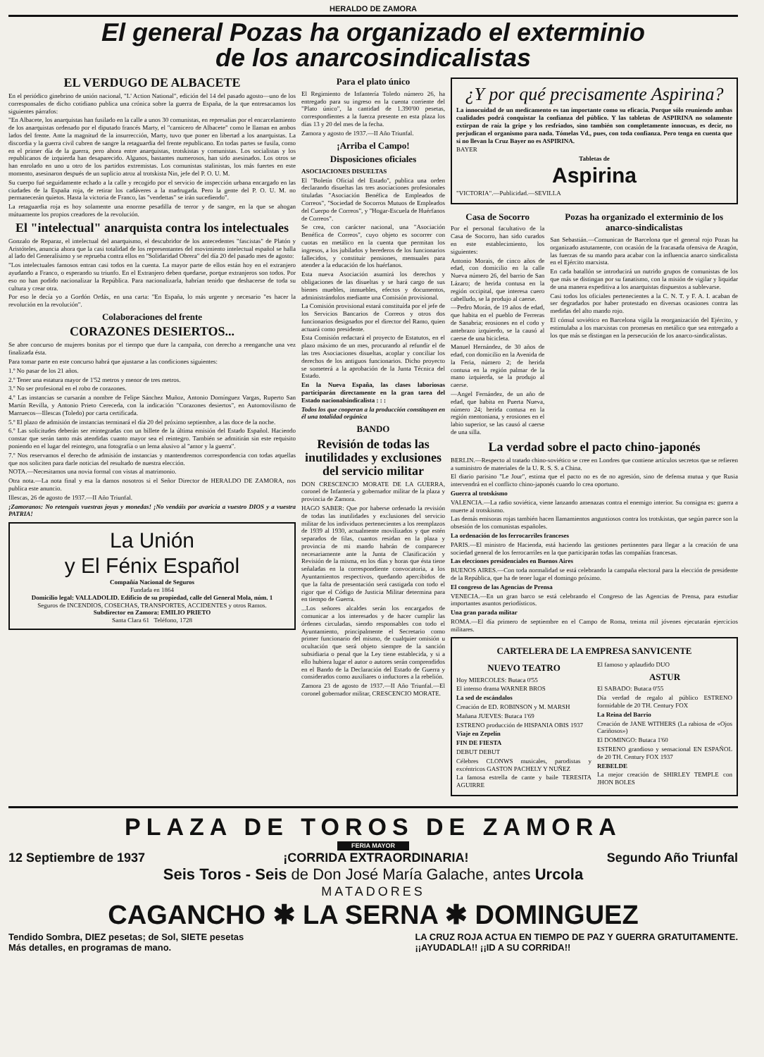HERALDO DE ZAMORA
El general Pozas ha organizado el exterminio
de los anarcosindicalistas
EL VERDUGO DE ALBACETE
En el periódico ginebrino de unión nacional, "L' Action National", edición del 14 del pasado agosto—uno de los corresponsales de dicho cotidiano publica una crónica sobre la guerra de España, de la que entresacamos los siguientes párrafos:
"En Albacete, los anarquistas han fusilado en la calle a unos 30 comunistas, en represalias por el encarcelamiento de los anarquistas ordenado por el diputado francés Marty, el "carnicero de Albacete" como le llaman en ambos lados del frente. Ante la magnitud de la insurrección, Marty, tuvo que poner en libertad a los anarquistas. La discordia y la guerra civil cubren de sangre la retaguardia del frente republicano. En todas partes se fusila, como en el primer día de la guerra, pero ahora entre anarquistas, trotskistas y comunistas. Los socialistas y los republicanos de izquierda han desaparecido. Algunos, bastantes numerosos, han sido asesinados. Los otros se han enrolado en uno u otro de los partidos extremistas. Los comunistas stalinistas, los más fuertes en este momento, asesinaron después de un suplicio atroz al trotskista Nin, jefe del P. O. U. M.
Su cuerpo fué seguidamente echado a la calle y recogido por el servicio de inspección urbana encargado en las ciudades de la España roja, de retirar los cadáveres a la madrugada. Pero la gente del P. O. U. M. no permanecerán quietos. Hasta la victoria de Franco, las "vendettas" se irán sucediendo".
La retaguardia roja es hoy solamente una enorme pesadilla de terror y de sangre, en la que se ahogan mútuamente los propios creadores de la revolución.
El "intelectual" anarquista contra los intelectuales
Gonzalo de Reparaz, el intelectual del anarquismo, el descubridor de los antecedentes "fascistas" de Platón y Aristóteles, anuncia ahora que la casi totalidad de los representantes del movimiento intelectual español se halla al lado del Generalísimo y se reprueba contra ellos en "Solidaridad Obrera" del día 20 del pasado mes de agosto:
"Los intelectuales famosos entran casi todos en la cuenta. La mayor parte de ellos están hoy en el extranjero ayudando a Franco, o esperando su triunfo. En el Extranjero deben quedarse, porque extranjeros son todos. Por eso no han podido nacionalizar la República. Para nacionalizarla, habrían tenido que deshacerse de toda su cultura y crear otra.
Por eso le decía yo a Gordón Ordáx, en una carta: "En España, lo más urgente y necesario "es hacer la revolución en la revolución".
Colaboraciones del frente
CORAZONES DESIERTOS...
Se abre concurso de mujeres bonitas por el tiempo que dure la campaña, con derecho a reenganche una vez finalizada ésta.
Para tomar parte en este concurso habrá que ajustarse a las condiciones siguientes:
1.º No pasar de los 21 años.
2.º Tener una estatura mayor de 1'52 metros y menor de tres metros.
3.º No ser profesional en el robo de corazones.
4.º Las instancias se cursarán a nombre de Felipe Sánchez Muñoz, Antonio Domínguez Vargas, Ruperto San Martín Revilla, y Antonio Prieto Cereceda, con la indicación "Corazones desiertos", en Automovilismo de Marruecos—Illescas (Toledo) por carta certificada.
5.º El plazo de admisión de instancias terminará el día 20 del próximo septiembre, a las doce de la noche.
6.º Las solicitudes deberán ser reintegradas con un billete de la última emisión del Estado Español. Haciendo constar que serán tanto más atendidas cuanto mayor sea el reintegro. También se admitirán sin este requisito poniendo en el lugar del reintegro, una fotografía o un lema alusivo al "amor y la guerra".
7.º Nos reservamos el derecho de admisión de instancias y mantendremos correspondencia con todas aquellas que nos soliciten para darle noticias del resultado de nuestra elección.
NOTA.—Necesitamos una novia formal con vistas al matrimonio.
Otra nota.—La nota final y esa la damos nosotros si el Señor Director de HERALDO DE ZAMORA, nos publica este anuncio.
Illescas, 26 de agosto de 1937.—II Año Triunfal.
¡Zamoranos: No retengais vuestras joyas y monedas! ¡No vendáis por avaricia a vuestro DIOS y a vuestra PATRIA!
La Unión
y El Fénix Español
Compañía Nacional de Seguros
Fundada en 1864
Domicilio legal: VALLADOLID. Edificio de su propiedad, calle del General Mola, núm. 1
Seguros de INCENDIOS, COSECHAS, TRANSPORTES, ACCIDENTES y otros Ramos.
Subdirector en Zamora: EMILIO PRIETO
Santa Clara 61 Teléfono, 1728
Para el plato único
El Regimiento de Infantería Toledo número 26, ha entregado para su ingreso en la cuenta corriente del "Plato único", la cantidad de 1.390'00 pesetas, correspondientes a la fuerza presente en esta plaza los días 13 y 20 del mes de la fecha.
Zamora y agosto de 1937.—II Año Triunfal.
¡Arriba el Campo!
Disposiciones oficiales
ASOCIACIONES DISUELTAS
El "Boletín Oficial del Estado", publica una orden declarando disueltas las tres asociaciones profesionales tituladas "Asociación Benéfica de Empleados de Correos", "Sociedad de Socorros Mutuos de Empleados del Cuerpo de Correos", y "Hogar-Escuela de Huérfanos de Correos".
Se crea, con carácter nacional, una "Asociación Benéfica de Correos", cuyo objeto es socorrer con cuotas en metálico en la cuenta que permitan los ingresos, a los jubilados y herederos de los funcionarios fallecidos, y constituir pensiones, mensuales para atender a la educación de los huérfanos.
Esta nueva Asociación asumirá los derechos y obligaciones de las disueltas y se hará cargo de sus bienes muebles, inmuebles, efectos y documentos, administrándolos mediante una Comisión provisional.
La Comisión provisional estará constituída por el jefe de los Servicios Bancarios de Correos y otros dos funcionarios designados por el director del Ramo, quien actuará como presidente.
Esta Comisión redactará el proyecto de Estatutos, en el plazo máximo de un mes, procurando al refundir el de las tres Asociaciones disueltas, acoplar y conciliar los derechos de los antiguos funcionarios. Dicho proyecto se someterá a la aprobación de la Junta Técnica del Estado.
En la Nueva España, las clases laboriosas participarán directamente en la gran tarea del Estado nacionalsindicalista : : :
Todos los que cooperan a la producción constituyen en él una totalidad orgánica
BANDO
Revisión de todas las inutilidades y exclusiones del servicio militar
DON CRESCENCIO MORATE DE LA GUERRA, coronel de Infantería y gobernador militar de la plaza y provincia de Zamora.
HAGO SABER: Que por haberse ordenado la revisión de todas las inutilidades y exclusiones del servicio militar de los individuos pertenecientes a los reemplazos de 1939 al 1930, actualmente movilizados y que estén separados de filas, cuantos residan en la plaza y provincia de mi mando habrán de comparecer necesariamente ante la Junta de Clasificación y Revisión de la misma, en los días y horas que ésta tiene señaladas en la correspondiente convocatoria, a los Ayuntamientos respectivos, quedando apercibidos de que la falta de presentación será castigada con todo el rigor que el Código de Justicia Militar determina para en tiempo de Guerra.
...Los señores alcaldes serán los encargados de comunicar a los interesados y de hacer cumplir las órdenes circuladas, siendo responsables con todo el Ayuntamiento, principalmente el Secretario como primer funcionario del mismo, de cualquier omisión u ocultación que será objeto siempre de la sanción subsidiaria o penal que la Ley tiene establecida, y si a ello hubiera lugar el autor o autores serán comprendidos en el Bando de la Declaración del Estado de Guerra y considerados como auxiliares o inductores a la rebelión.
Zamora 23 de agosto de 1937.—II Año Triunfal.—El coronel gobernador militar, CRESCENCIO MORATE.
¿Y por qué precisamente Aspirina?
La innocuidad de un medicamento es tan importante como su eficacia. Porque sólo reuniendo ambas cualidades podrá conquistar la confianza del público. Y las tabletas de ASPIRINA no solamente extirpan de raíz la gripe y los resfriados, sino también son completamente innocuas, es decir, no perjudican el organismo para nada. Tómelas Vd., pues, con toda confianza. Pero tenga en cuenta que si no llevan la Cruz Bayer no es ASPIRINA.
BAYER
Tabletas de
Aspirina
"VICTORIA".—Publicidad.—SEVILLA
Casa de Socorro
Por el personal facultativo de la Casa de Socorro, han sido curados en este establecimiento, los siguientes:
Antonio Morais, de cinco años de edad, con domicilio en la calle Nueva número 26, del barrio de San Lázaro; de herida contusa en la región occipital, que interesa cuero cabelludo, se la produjo al caerse.
—Pedro Morán, de 19 años de edad, que habita en el pueblo de Ferreras de Sanabria; erosiones en el codo y antebrazo izquierdo, se la causó al caerse de una bicicleta.
Manuel Hernández, de 30 años de edad, con domicilio en la Avenida de la Feria, número 2; de herida contusa en la región palmar de la mano izquierda, se la produjo al caerse.
—Angel Fernández, de un año de edad, que habita en Puerta Nueva, número 24; herida contusa en la región mentoniana, y erosiones en el labio superior, se las causó al caerse de una silla.
Pozas ha organizado el exterminio de los anarco-sindicalistas
San Sebastián.—Comunican de Barcelona que el general rojo Pozas ha organizado astutamente, con ocasión de la fracasada ofensiva de Aragón, las fuerzas de su mando para acabar con la influencia anarco sindicalista en el Ejército marxista.
En cada batallón se introducirá un nutrido grupos de comunistas de los que más se distingan por su fanatismo, con la misión de vigilar y liquidar de una manera expeditiva a los anarquistas dispuestos a sublevarse.
Casi todos los oficiales pertenecientes a la C. N. T. y F. A. I. acaban de ser degradados por haber protestado en diversas ocasiones contra las medidas del alto mando rojo.
El cónsul soviético en Barcelona vigila la reorganización del Ejército, y estimulaba a los marxistas con promesas en metálico que sea entregado a los que más se distingan en la persecución de los anarco-sindicalistas.
La verdad sobre el pacto chino-japonés
BERLIN.—Respecto al tratado chino-soviético se cree en Londres que contiene artículos secretos que se refieren a suministro de materiales de la U. R. S. S. a China.
El diario parisino "Le Jour", estima que el pacto no es de no agresión, sino de defensa mutua y que Rusia intervendrá en el conflicto chino-japonés cuando lo crea oportuno.
Guerra al trotskismo
VALENCIA.—La radio soviética, viene lanzando amenazas contra el enemigo interior. Su consigna es: guerra a muerte al trotskismo.
Las demás emisoras rojas también hacen llamamientos angustiosos contra los trotskistas, que según parece son la obsesión de los comunistas españoles.
La ordenación de los ferrocarriles franceses
PARIS.—El ministro de Hacienda, está haciendo las gestiones pertinentes para llegar a la creación de una sociedad general de los ferrocarriles en la que participarán todas las compañías francesas.
Las elecciones presidenciales en Buenos Aires
BUENOS AIRES.—Con toda normalidad se está celebrando la campaña electoral para la elección de presidente de la República, que ha de tener lugar el domingo próximo.
El congreso de las Agencias de Prensa
VENECIA.—En un gran barco se está celebrando el Congreso de las Agencias de Prensa, para estudiar importantes asuntos periodísticos.
Una gran parada militar
ROMA.—El día primero de septiembre en el Campo de Roma, treinta mil jóvenes ejecutarán ejercicios militares.
CARTELERA DE LA EMPRESA SANVICENTE
NUEVO TEATRO
Hoy MIERCOLES: Butaca 0'55
El intenso drama WARNER BROS
La sed de escándalos
Creación de ED. ROBINSON y M. MARSH
Mañana JUEVES: Butaca 1'69
ESTRENO producción de HISPANIA OBIS 1937
Viaje en Zepelín
FIN DE FIESTA
DEBUT DEBUT
Célebres CLONWS musicales, parodistas y excéntricos GASTON PACHELY Y NUÑEZ
La famosa estrella de cante y baile TERESITA AGUIRRE
El famoso y aplaudido DUO
ASTUR
El SABADO: Butaca 0'55
Día verdad de regalo al público ESTRENO formidable de 20 TH. Century FOX
La Reina del Barrio
Creación de JANE WITHERS (La rabiosa de «Ojos Cariñosos»)
El DOMINGO: Butaca 1'60
ESTRENO grandioso y sensacional EN ESPAÑOL de 20 TH. Century FOX 1937
REBELDE
La mejor creación de SHIRLEY TEMPLE con JHON BOLES
PLAZA DE TOROS DE ZAMORA
FERIA MAYOR
12 Septiembre de 1937 ¡CORRIDA EXTRAORDINARIA! Segundo Año Triunfal
Seis Toros - Seis de Don José María Galache, antes Urcola
MATADORES
CAGANCHO ✱ LA SERNA ✱ DOMINGUEZ
Tendido Sombra, DIEZ pesetas; de Sol, SIETE pesetas
Más detalles, en programas de mano. LA CRUZ ROJA ACTUA EN TIEMPO DE PAZ Y GUERRA GRATUITAMENTE.
¡¡AYUDADLA!! ¡¡ID A SU CORRIDA!!